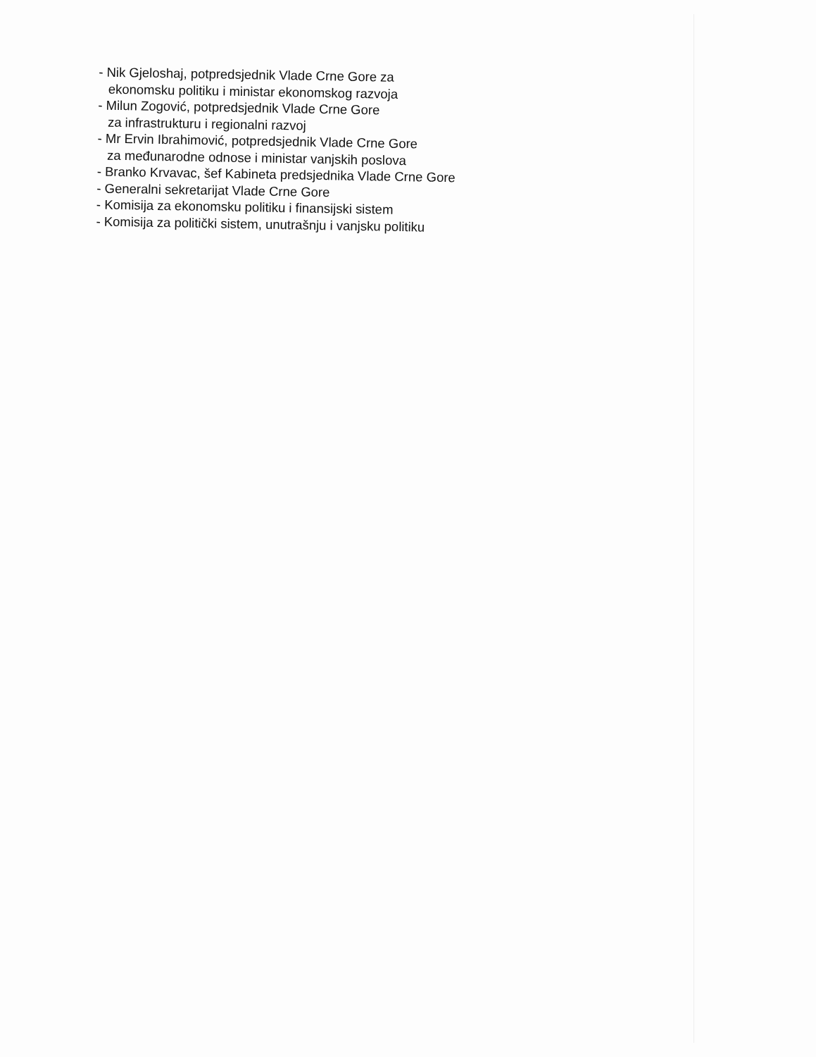- Nik Gjeloshaj, potpredsjednik Vlade Crne Gore za
ekonomsku politiku i ministar ekonomskog razvoja
- Milun Zogović, potpredsjednik Vlade Crne Gore
za infrastrukturu i regionalni razvoj
- Mr Ervin Ibrahimović, potpredsjednik Vlade Crne Gore
za međunarodne odnose i ministar vanjskih poslova
- Branko Krvavac, šef Kabineta predsjednika Vlade Crne Gore
- Generalni sekretarijat Vlade Crne Gore
- Komisija za ekonomsku politiku i finansijski sistem
- Komisija za politički sistem, unutrašnju i vanjsku politiku